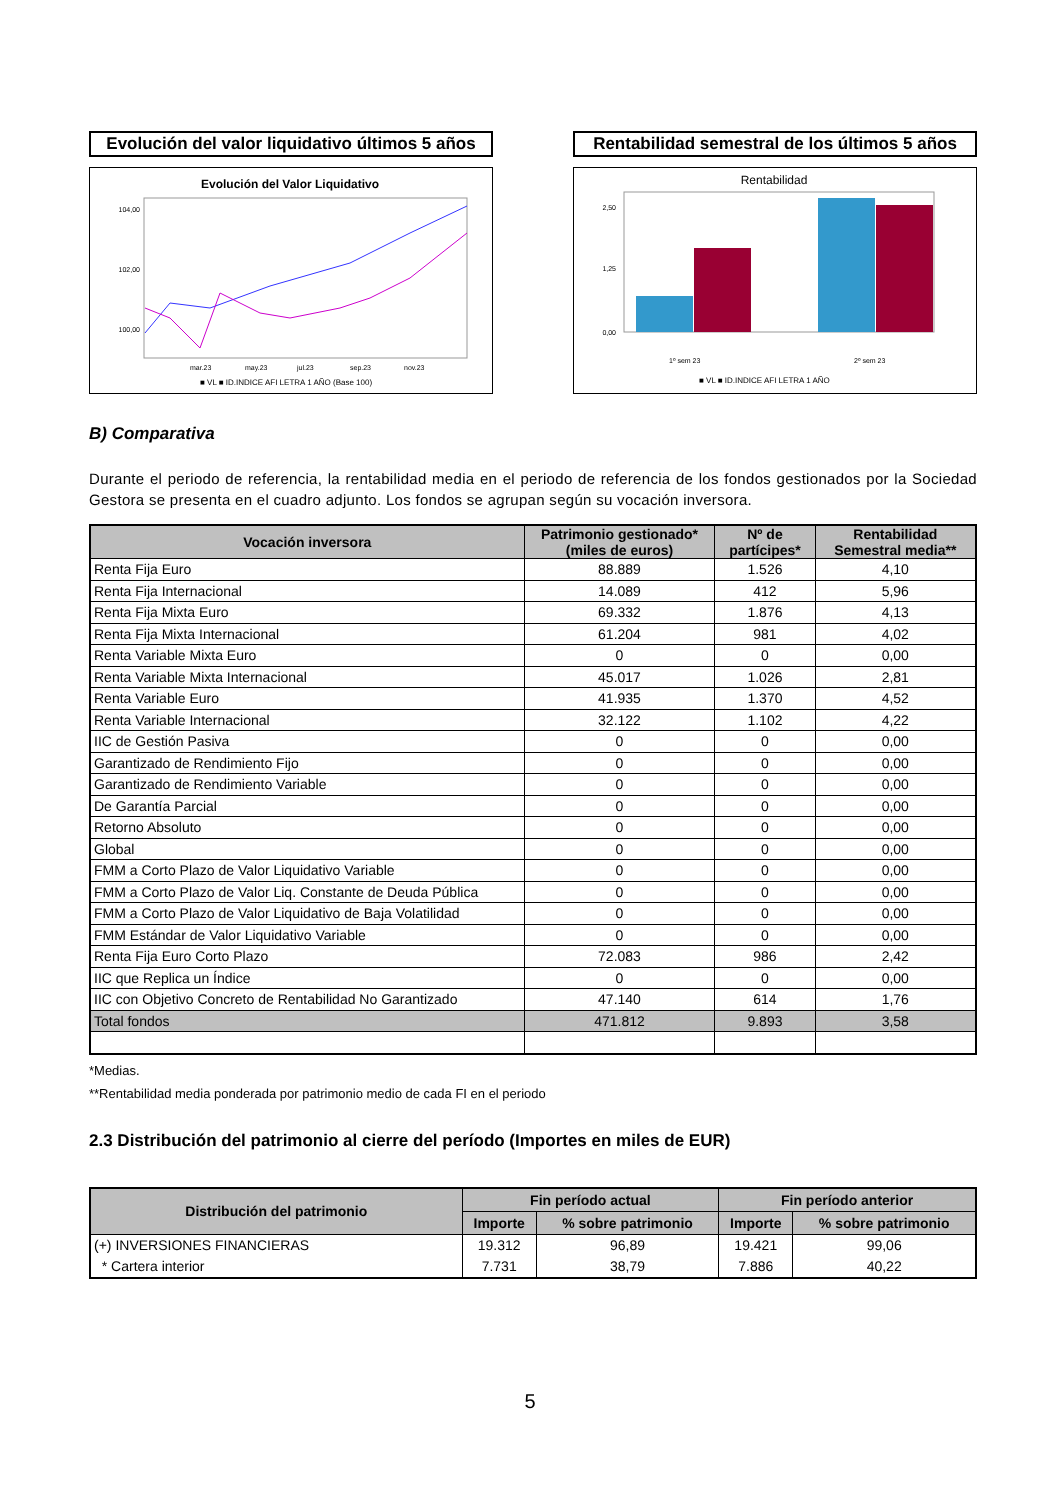Evolución del valor liquidativo últimos 5 años
Evolución del Valor Liquidativo
104,00
102,00
100,00
mar.23
may.23
jul.23
sep.23
nov.23
■ VL ■ ID.INDICE AFI LETRA 1 AÑO (Base 100)
Rentabilidad semestral de los últimos 5 años
Rentabilidad
2,50
1,25
0,00
1º sem 23
2º sem 23
■ VL ■ ID.INDICE AFI LETRA 1 AÑO
B) Comparativa
Durante el periodo de referencia, la rentabilidad media en el periodo de referencia de los fondos gestionados por la Sociedad Gestora se presenta en el cuadro adjunto. Los fondos se agrupan según su vocación inversora.
| Vocación inversora | Patrimonio gestionado* (miles de euros) | Nº de partícipes* | Rentabilidad Semestral media** |
| --- | --- | --- | --- |
| Renta Fija Euro | 88.889 | 1.526 | 4,10 |
| Renta Fija Internacional | 14.089 | 412 | 5,96 |
| Renta Fija Mixta Euro | 69.332 | 1.876 | 4,13 |
| Renta Fija Mixta Internacional | 61.204 | 981 | 4,02 |
| Renta Variable Mixta Euro | 0 | 0 | 0,00 |
| Renta Variable Mixta Internacional | 45.017 | 1.026 | 2,81 |
| Renta Variable Euro | 41.935 | 1.370 | 4,52 |
| Renta Variable Internacional | 32.122 | 1.102 | 4,22 |
| IIC de Gestión Pasiva | 0 | 0 | 0,00 |
| Garantizado de Rendimiento Fijo | 0 | 0 | 0,00 |
| Garantizado de Rendimiento Variable | 0 | 0 | 0,00 |
| De Garantía Parcial | 0 | 0 | 0,00 |
| Retorno Absoluto | 0 | 0 | 0,00 |
| Global | 0 | 0 | 0,00 |
| FMM a Corto Plazo de Valor Liquidativo Variable | 0 | 0 | 0,00 |
| FMM a Corto Plazo de Valor Liq. Constante de Deuda Pública | 0 | 0 | 0,00 |
| FMM a Corto Plazo de Valor Liquidativo de Baja Volatilidad | 0 | 0 | 0,00 |
| FMM Estándar de Valor Liquidativo Variable | 0 | 0 | 0,00 |
| Renta Fija Euro Corto Plazo | 72.083 | 986 | 2,42 |
| IIC que Replica un Índice | 0 | 0 | 0,00 |
| IIC con Objetivo Concreto de Rentabilidad No Garantizado | 47.140 | 614 | 1,76 |
| Total fondos | 471.812 | 9.893 | 3,58 |
*Medias.
**Rentabilidad media ponderada por patrimonio medio de cada FI en el periodo
2.3 Distribución del patrimonio al cierre del período (Importes en miles de EUR)
| Distribución del patrimonio | Fin período actual | | Fin período anterior | |
| --- | --- | --- | --- | --- |
| | Importe | % sobre patrimonio | Importe | % sobre patrimonio |
| (+) INVERSIONES FINANCIERAS | 19.312 | 96,89 | 19.421 | 99,06 |
| * Cartera interior | 7.731 | 38,79 | 7.886 | 40,22 |
5